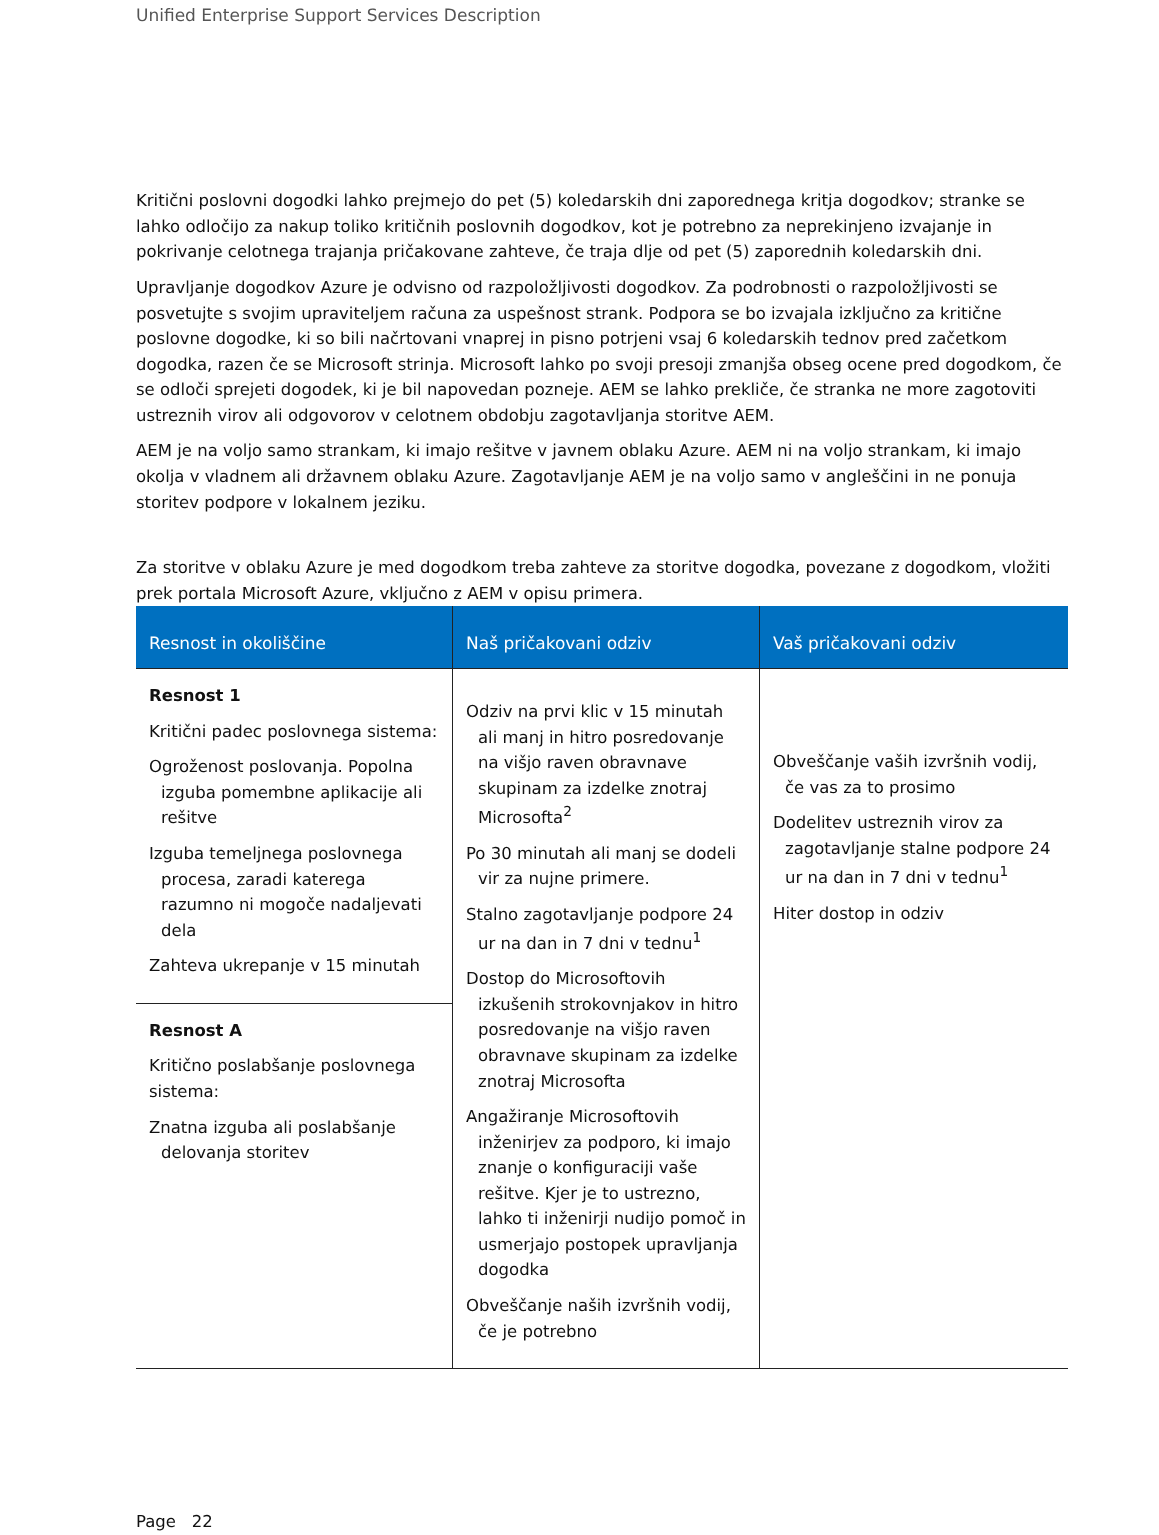Unified Enterprise Support Services Description
Kritični poslovni dogodki lahko prejmejo do pet (5) koledarskih dni zaporednega kritja dogodkov; stranke se lahko odločijo za nakup toliko kritičnih poslovnih dogodkov, kot je potrebno za neprekinjeno izvajanje in pokrivanje celotnega trajanja pričakovane zahteve, če traja dlje od pet (5) zaporednih koledarskih dni.
Upravljanje dogodkov Azure je odvisno od razpoložljivosti dogodkov. Za podrobnosti o razpoložljivosti se posvetujte s svojim upraviteljem računa za uspešnost strank. Podpora se bo izvajala izključno za kritične poslovne dogodke, ki so bili načrtovani vnaprej in pisno potrjeni vsaj 6 koledarskih tednov pred začetkom dogodka, razen če se Microsoft strinja. Microsoft lahko po svoji presoji zmanjša obseg ocene pred dogodkom, če se odloči sprejeti dogodek, ki je bil napovedan pozneje. AEM se lahko prekliče, če stranka ne more zagotoviti ustreznih virov ali odgovorov v celotnem obdobju zagotavljanja storitve AEM.
AEM je na voljo samo strankam, ki imajo rešitve v javnem oblaku Azure. AEM ni na voljo strankam, ki imajo okolja v vladnem ali državnem oblaku Azure. Zagotavljanje AEM je na voljo samo v angleščini in ne ponuja storitev podpore v lokalnem jeziku.
Za storitve v oblaku Azure je med dogodkom treba zahteve za storitve dogodka, povezane z dogodkom, vložiti prek portala Microsoft Azure, vključno z AEM v opisu primera.
| Resnost in okoliščine | Naš pričakovani odziv | Vaš pričakovani odziv |
| --- | --- | --- |
| Resnost 1 Kritični padec poslovnega sistema: Ogroženost poslovanja. Popolna izguba pomembne aplikacije ali rešitve Izguba temeljnega poslovnega procesa, zaradi katerega razumno ni mogoče nadaljevati dela Zahteva ukrepanje v 15 minutah | Odziv na prvi klic v 15 minutah ali manj in hitro posredovanje na višjo raven obravnave skupinam za izdelke znotraj Microsofta<sup>2</sup> Po 30 minutah ali manj se dodeli vir za nujne primere. Stalno zagotavljanje podpore 24 ur na dan in 7 dni v tednu<sup>1</sup> Dostop do Microsoftovih izkušenih strokovnjakov in hitro posredovanje na višjo raven obravnave skupinam za izdelke znotraj Microsofta Angažiranje Microsoftovih inženirjev za podporo, ki imajo znanje o konfiguraciji vaše rešitve. Kjer je to ustrezno, lahko ti inženirji nudijo pomoč in usmerjajo postopek upravljanja dogodka Obveščanje naših izvršnih vodij, če je potrebno | Obveščanje vaših izvršnih vodij, če vas za to prosimo Dodelitev ustreznih virov za zagotavljanje stalne podpore 24 ur na dan in 7 dni v tednu<sup>1</sup> Hiter dostop in odziv |
| Resnost A Kritično poslabšanje poslovnega sistema: Znatna izguba ali poslabšanje delovanja storitev | | |
Page 22